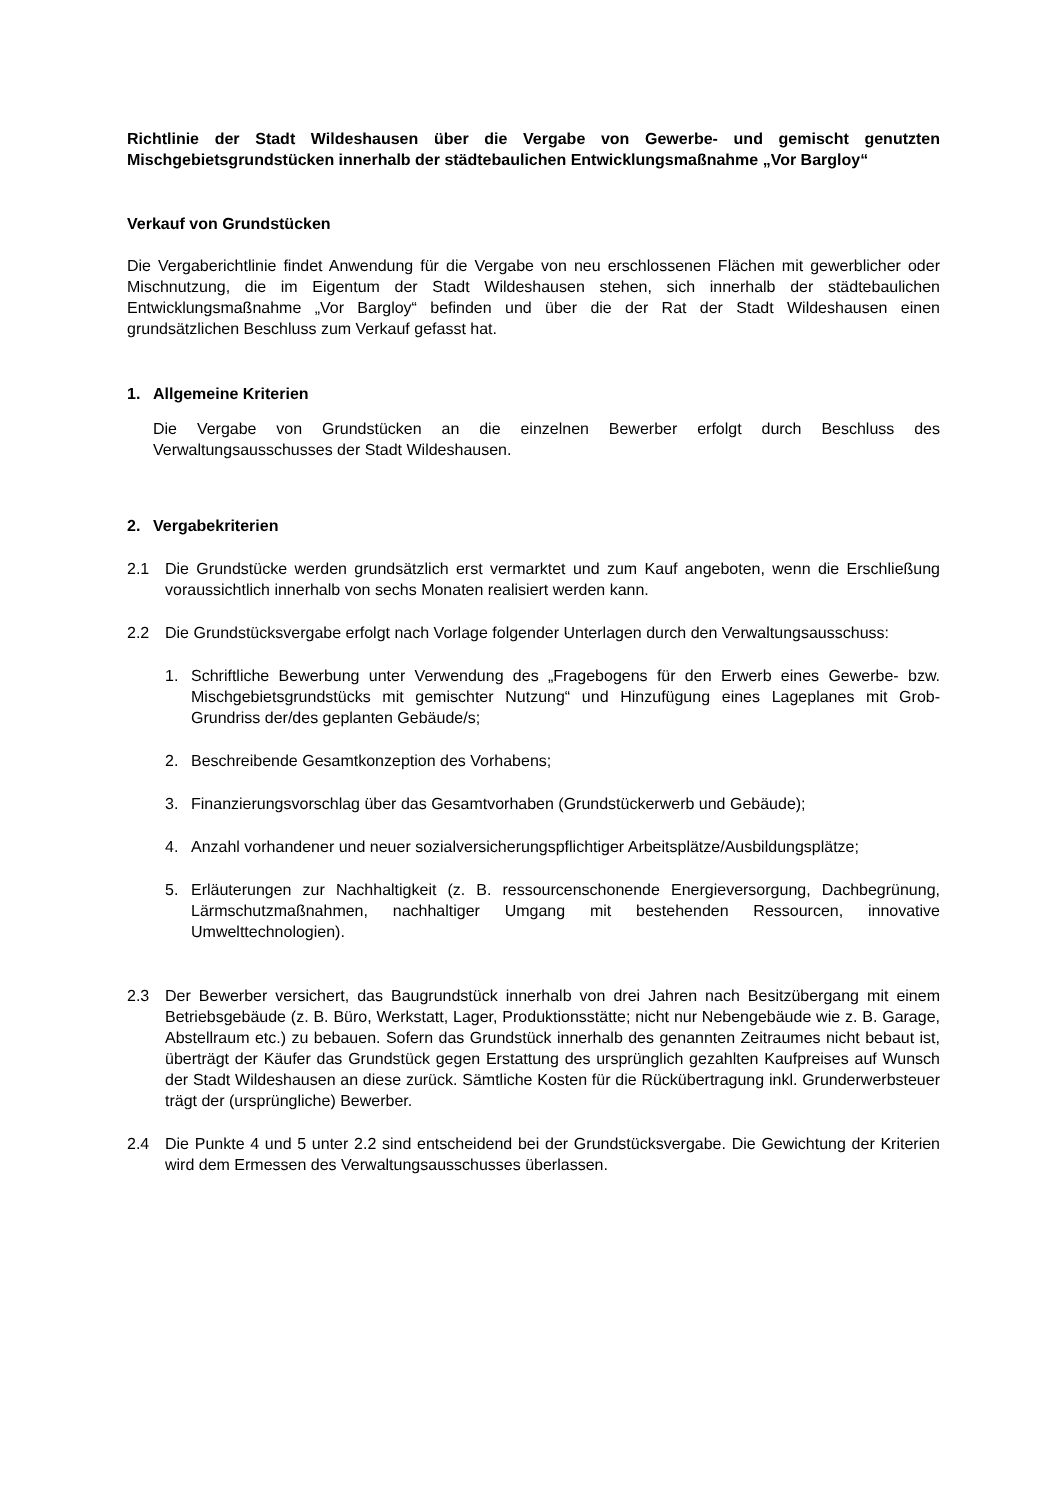Richtlinie der Stadt Wildeshausen über die Vergabe von Gewerbe- und gemischt genutzten Mischgebietsgrundstücken innerhalb der städtebaulichen Entwicklungsmaßnahme „Vor Bargloy“
Verkauf von Grundstücken
Die Vergaberichtlinie findet Anwendung für die Vergabe von neu erschlossenen Flächen mit gewerblicher oder Mischnutzung, die im Eigentum der Stadt Wildeshausen stehen, sich innerhalb der städtebaulichen Entwicklungsmaßnahme „Vor Bargloy“ befinden und über die der Rat der Stadt Wildeshausen einen grundsätzlichen Beschluss zum Verkauf gefasst hat.
1. Allgemeine Kriterien
Die Vergabe von Grundstücken an die einzelnen Bewerber erfolgt durch Beschluss des Verwaltungsausschusses der Stadt Wildeshausen.
2. Vergabekriterien
2.1 Die Grundstücke werden grundsätzlich erst vermarktet und zum Kauf angeboten, wenn die Erschließung voraussichtlich innerhalb von sechs Monaten realisiert werden kann.
2.2 Die Grundstücksvergabe erfolgt nach Vorlage folgender Unterlagen durch den Verwaltungsausschuss:
1. Schriftliche Bewerbung unter Verwendung des „Fragebogens für den Erwerb eines Gewerbe- bzw. Mischgebietsgrundstücks mit gemischter Nutzung“ und Hinzufügung eines Lageplanes mit Grob-Grundriss der/des geplanten Gebäude/s;
2. Beschreibende Gesamtkonzeption des Vorhabens;
3. Finanzierungsvorschlag über das Gesamtvorhaben (Grundstückerwerb und Gebäude);
4. Anzahl vorhandener und neuer sozialversicherungspflichtiger Arbeitsplätze/Ausbildungsplätze;
5. Erläuterungen zur Nachhaltigkeit (z. B. ressourcenschonende Energieversorgung, Dachbegrünung, Lärmschutzmaßnahmen, nachhaltiger Umgang mit bestehenden Ressourcen, innovative Umwelttechnologien).
2.3 Der Bewerber versichert, das Baugrundstück innerhalb von drei Jahren nach Besitzübergang mit einem Betriebsgebäude (z. B. Büro, Werkstatt, Lager, Produktionsstätte; nicht nur Nebengebäude wie z. B. Garage, Abstellraum etc.) zu bebauen. Sofern das Grundstück innerhalb des genannten Zeitraumes nicht bebaut ist, überträgt der Käufer das Grundstück gegen Erstattung des ursprünglich gezahlten Kaufpreises auf Wunsch der Stadt Wildeshausen an diese zurück. Sämtliche Kosten für die Rückübertragung inkl. Grunderwerbsteuer trägt der (ursprüngliche) Bewerber.
2.4 Die Punkte 4 und 5 unter 2.2 sind entscheidend bei der Grundstücksvergabe. Die Gewichtung der Kriterien wird dem Ermessen des Verwaltungsausschusses überlassen.